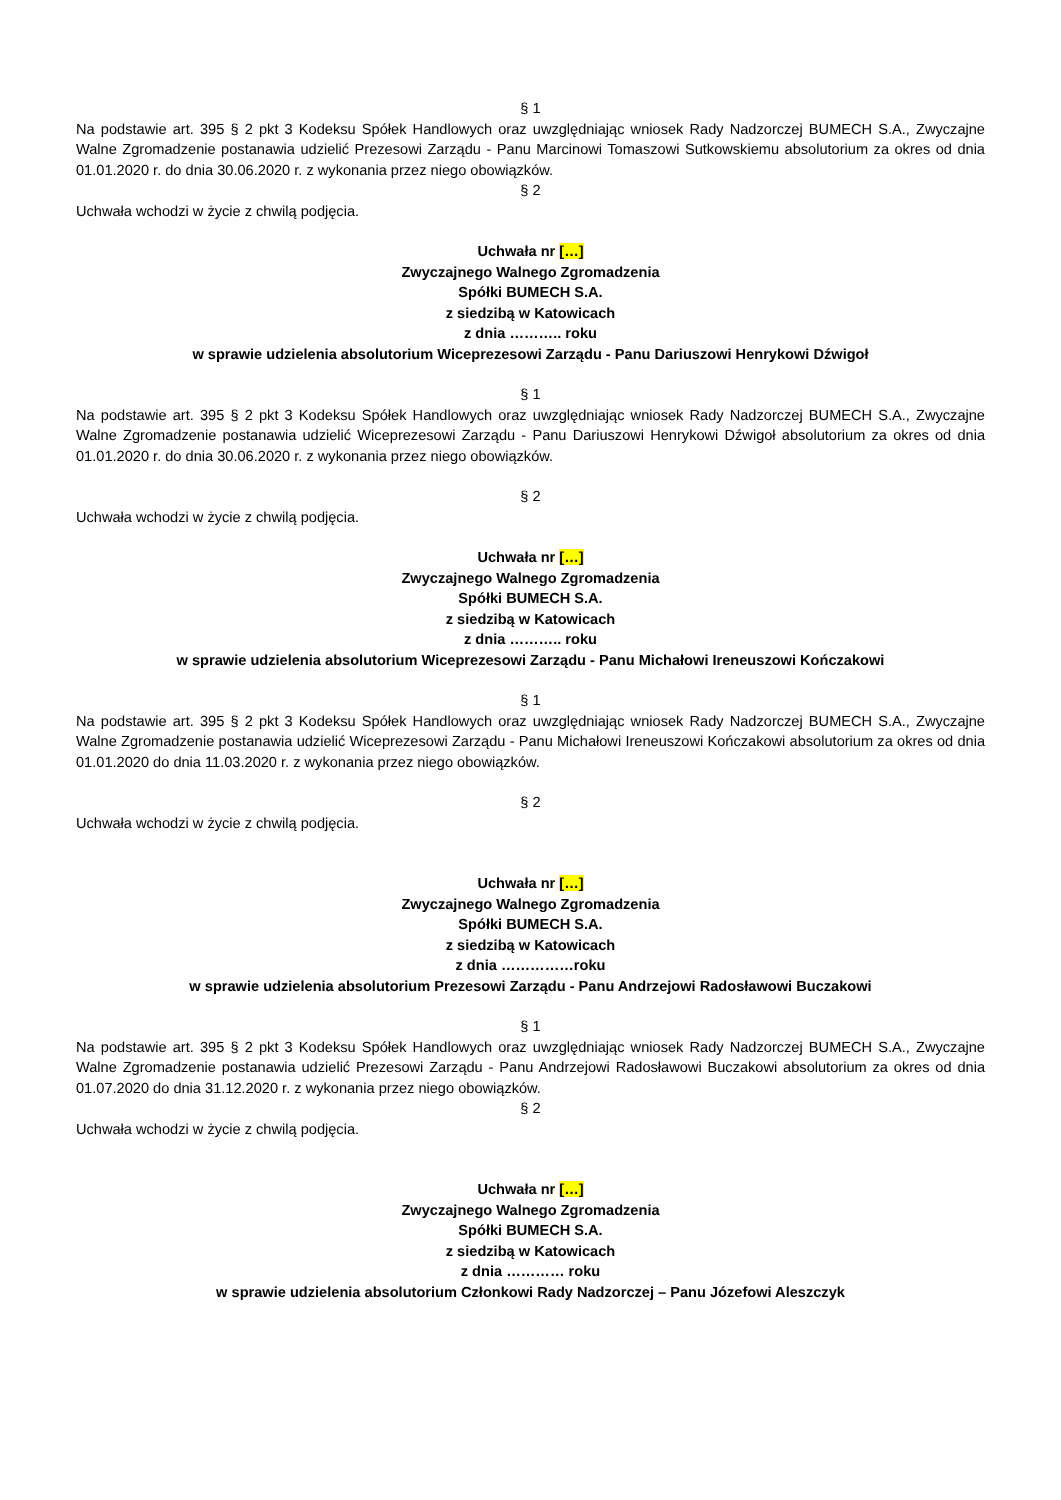§ 1
Na podstawie art. 395 § 2 pkt 3 Kodeksu Spółek Handlowych oraz uwzględniając wniosek Rady Nadzorczej BUMECH S.A., Zwyczajne Walne Zgromadzenie postanawia udzielić Prezesowi Zarządu - Panu Marcinowi Tomaszowi Sutkowskiemu absolutorium za okres od dnia 01.01.2020 r. do dnia 30.06.2020 r. z wykonania przez niego obowiązków.
§ 2
Uchwała wchodzi w życie z chwilą podjęcia.
Uchwała nr […]
Zwyczajnego Walnego Zgromadzenia
Spółki BUMECH S.A.
z siedzibą w Katowicach
z dnia ……….. roku
w sprawie udzielenia absolutorium Wiceprezesowi Zarządu - Panu Dariuszowi Henrykowi Dźwigoł
§ 1
Na podstawie art. 395 § 2 pkt 3 Kodeksu Spółek Handlowych oraz uwzględniając wniosek Rady Nadzorczej BUMECH S.A., Zwyczajne Walne Zgromadzenie postanawia udzielić Wiceprezesowi Zarządu - Panu Dariuszowi Henrykowi Dźwigoł absolutorium za okres od dnia 01.01.2020 r. do dnia 30.06.2020 r. z wykonania przez niego obowiązków.
§ 2
Uchwała wchodzi w życie z chwilą podjęcia.
Uchwała nr […]
Zwyczajnego Walnego Zgromadzenia
Spółki BUMECH S.A.
z siedzibą w Katowicach
z dnia ……….. roku
w sprawie udzielenia absolutorium Wiceprezesowi Zarządu - Panu Michałowi Ireneuszowi Kończakowi
§ 1
Na podstawie art. 395 § 2 pkt 3 Kodeksu Spółek Handlowych oraz uwzględniając wniosek Rady Nadzorczej BUMECH S.A., Zwyczajne Walne Zgromadzenie postanawia udzielić Wiceprezesowi Zarządu - Panu Michałowi Ireneuszowi Kończakowi absolutorium za okres od dnia 01.01.2020 do dnia 11.03.2020 r. z wykonania przez niego obowiązków.
§ 2
Uchwała wchodzi w życie z chwilą podjęcia.
Uchwała nr […]
Zwyczajnego Walnego Zgromadzenia
Spółki BUMECH S.A.
z siedzibą w Katowicach
z dnia ……………roku
w sprawie udzielenia absolutorium Prezesowi Zarządu - Panu Andrzejowi Radosławowi Buczakowi
§ 1
Na podstawie art. 395 § 2 pkt 3 Kodeksu Spółek Handlowych oraz uwzględniając wniosek Rady Nadzorczej BUMECH S.A., Zwyczajne Walne Zgromadzenie postanawia udzielić Prezesowi Zarządu - Panu Andrzejowi Radosławowi Buczakowi absolutorium za okres od dnia 01.07.2020 do dnia 31.12.2020 r. z wykonania przez niego obowiązków.
§ 2
Uchwała wchodzi w życie z chwilą podjęcia.
Uchwała nr […]
Zwyczajnego Walnego Zgromadzenia
Spółki BUMECH S.A.
z siedzibą w Katowicach
z dnia ………… roku
w sprawie udzielenia absolutorium Członkowi Rady Nadzorczej – Panu Józefowi Aleszczyk